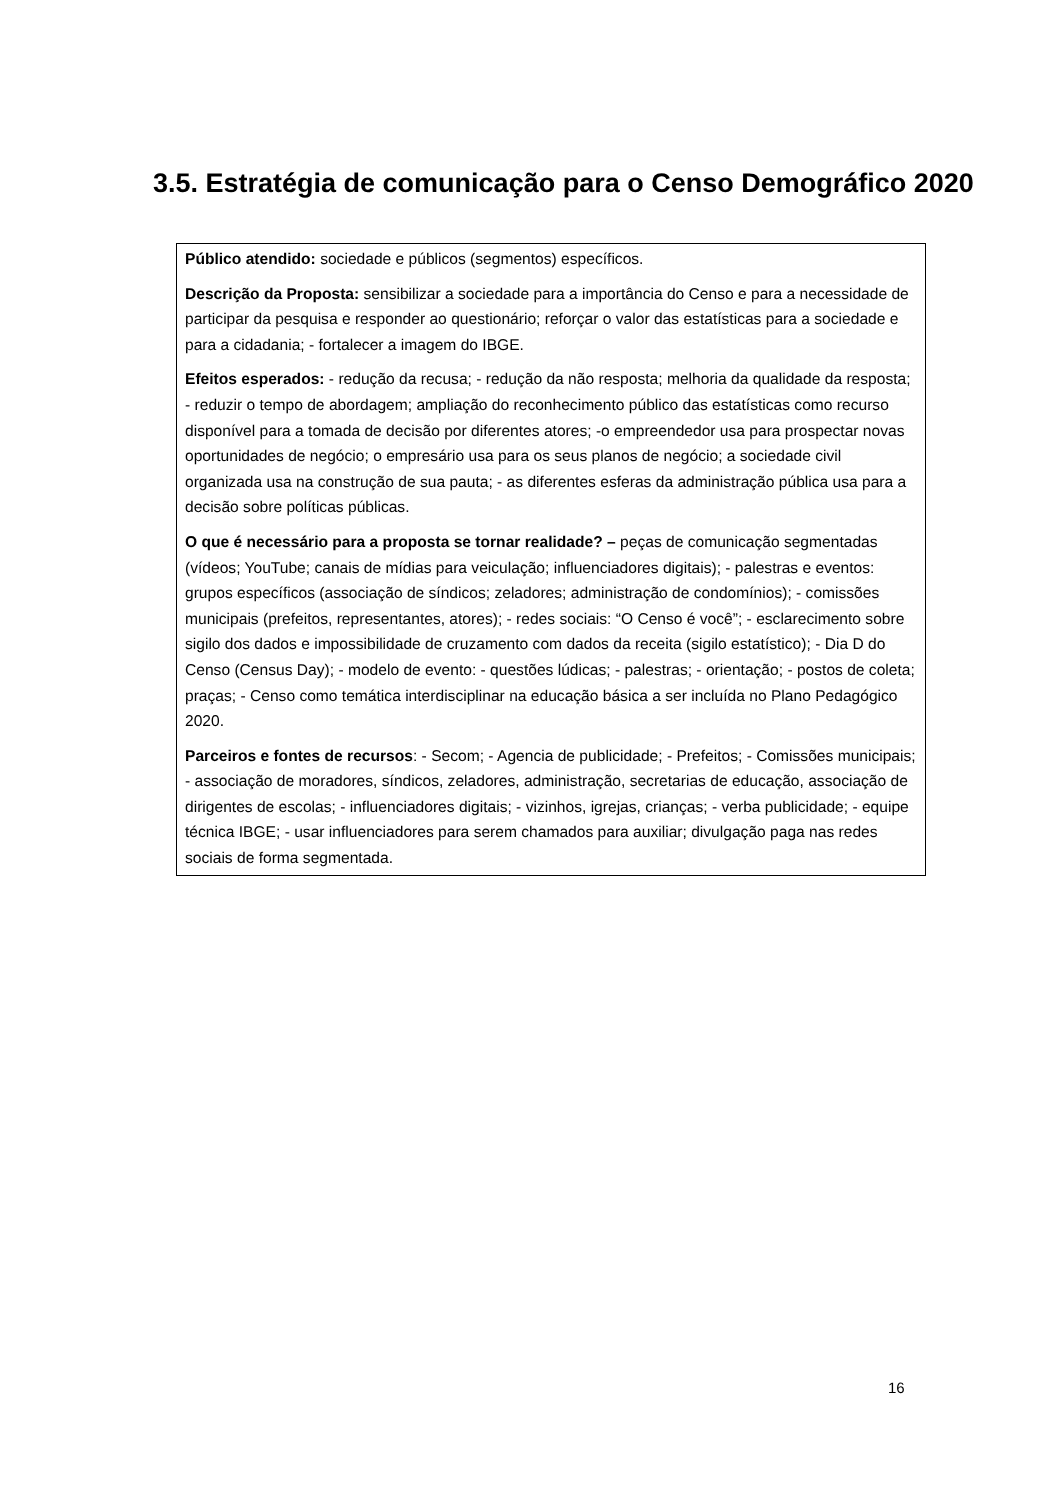3.5. Estratégia de comunicação para o Censo Demográfico 2020
Público atendido: sociedade e públicos (segmentos) específicos.
Descrição da Proposta: sensibilizar a sociedade para a importância do Censo e para a necessidade de participar da pesquisa e responder ao questionário; reforçar o valor das estatísticas para a sociedade e para a cidadania; - fortalecer a imagem do IBGE.
Efeitos esperados: - redução da recusa; - redução da não resposta; melhoria da qualidade da resposta; - reduzir o tempo de abordagem; ampliação do reconhecimento público das estatísticas como recurso disponível para a tomada de decisão por diferentes atores; -o empreendedor usa para prospectar novas oportunidades de negócio; o empresário usa para os seus planos de negócio; a sociedade civil organizada usa na construção de sua pauta; - as diferentes esferas da administração pública usa para a decisão sobre políticas públicas.
O que é necessário para a proposta se tornar realidade? – peças de comunicação segmentadas (vídeos; YouTube; canais de mídias para veiculação; influenciadores digitais); - palestras e eventos: grupos específicos (associação de síndicos; zeladores; administração de condomínios); - comissões municipais (prefeitos, representantes, atores); - redes sociais: “O Censo é você”; - esclarecimento sobre sigilo dos dados e impossibilidade de cruzamento com dados da receita (sigilo estatístico); - Dia D do Censo (Census Day); - modelo de evento: - questões lúdicas; - palestras; - orientação; - postos de coleta; praças; - Censo como temática interdisciplinar na educação básica a ser incluída no Plano Pedagógico 2020.
Parceiros e fontes de recursos: - Secom; - Agencia de publicidade; - Prefeitos; - Comissões municipais; - associação de moradores, síndicos, zeladores, administração, secretarias de educação, associação de dirigentes de escolas; - influenciadores digitais; - vizinhos, igrejas, crianças; - verba publicidade; - equipe técnica IBGE; - usar influenciadores para serem chamados para auxiliar; divulgação paga nas redes sociais de forma segmentada.
16